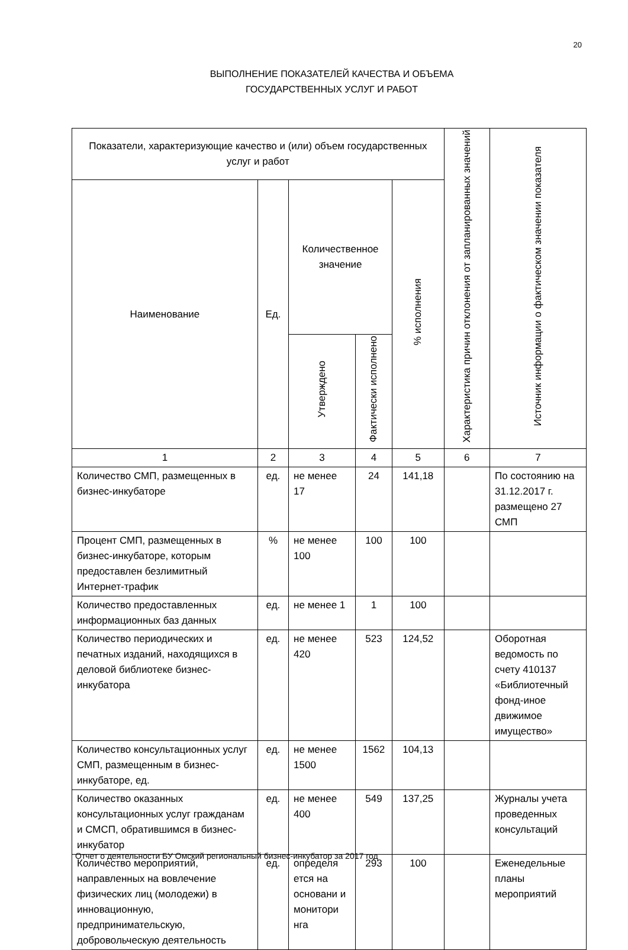20
ВЫПОЛНЕНИЕ ПОКАЗАТЕЛЕЙ КАЧЕСТВА И ОБЪЕМА
ГОСУДАРСТВЕННЫХ УСЛУГ И РАБОТ
| Показатели, характеризующие качество и (или) объем государственных услуг и работ | | | | | Характеристика причин отклонения от запланированных значений | Источник информации о фактическом значении показателя |
| --- | --- | --- | --- | --- | --- | --- |
| Наименование | Ед. | Количественное значение | | % исполнения | | |
| | | Утверждено | Фактически исполнено | | | |
| 1 | 2 | 3 | 4 | 5 | 6 | 7 |
| Количество СМП, размещенных в бизнес-инкубаторе | ед. | не менее 17 | 24 | 141,18 | | По состоянию на 31.12.2017 г. размещено 27 СМП |
| Процент СМП, размещенных в бизнес-инкубаторе, которым предоставлен безлимитный Интернет-трафик | % | не менее 100 | 100 | 100 | | |
| Количество предоставленных информационных баз данных | ед. | не менее 1 | 1 | 100 | | |
| Количество периодических и печатных изданий, находящихся в деловой библиотеке бизнес-инкубатора | ед. | не менее 420 | 523 | 124,52 | | Оборотная ведомость по счету 410137 «Библиотечный фонд-иное движимое имущество» |
| Количество консультационных услуг СМП, размещенным в бизнес-инкубаторе, ед. | ед. | не менее 1500 | 1562 | 104,13 | | |
| Количество оказанных консультационных услуг гражданам и СМСП, обратившимся в бизнес-инкубатор | ед. | не менее 400 | 549 | 137,25 | | Журналы учета проведенных консультаций |
| Количество мероприятий, направленных на вовлечение физических лиц (молодежи) в инновационную, предпринимательскую, добровольческую деятельность | ед. | определя ется на основани и монитори нга | 293 | 100 | | Еженедельные планы мероприятий |
Отчет о деятельности БУ Омский региональный бизнес-инкубатор за 2017 год